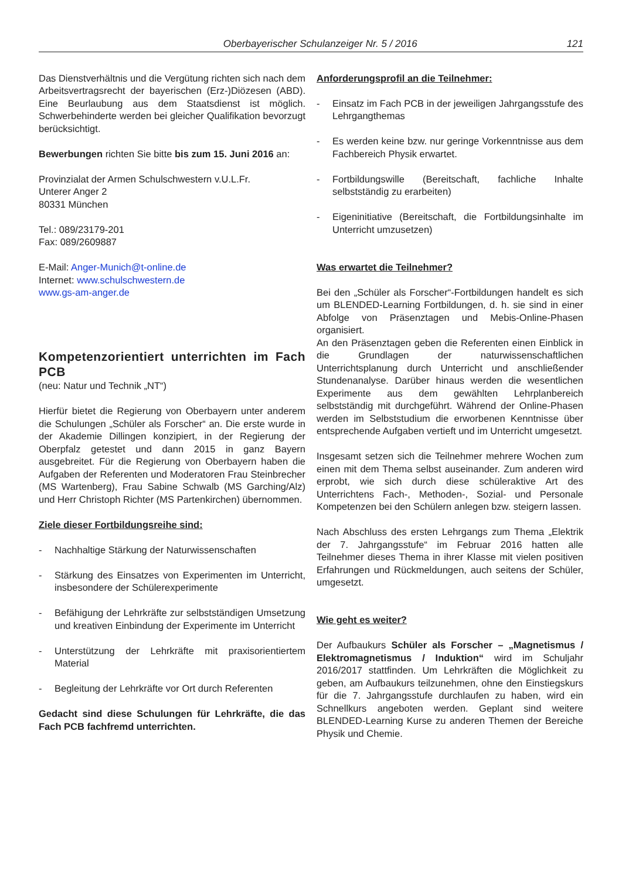Oberbayerischer Schulanzeiger Nr. 5 / 2016 121
Das Dienstverhältnis und die Vergütung richten sich nach dem Arbeitsvertragsrecht der bayerischen (Erz-)Diözesen (ABD). Eine Beurlaubung aus dem Staatsdienst ist möglich. Schwerbehinderte werden bei gleicher Qualifikation bevorzugt berücksichtigt.
Bewerbungen richten Sie bitte bis zum 15. Juni 2016 an:
Provinzialat der Armen Schulschwestern v.U.L.Fr.
Unterer Anger 2
80331 München
Tel.: 089/23179-201
Fax: 089/2609887
E-Mail: Anger-Munich@t-online.de
Internet: www.schulschwestern.de
www.gs-am-anger.de
Kompetenzorientiert unterrichten im Fach PCB
(neu: Natur und Technik „NT“)
Hierfür bietet die Regierung von Oberbayern unter anderem die Schulungen „Schüler als Forscher“ an. Die erste wurde in der Akademie Dillingen konzipiert, in der Regierung der Oberpfalz getestet und dann 2015 in ganz Bayern ausgebreitet. Für die Regierung von Oberbayern haben die Aufgaben der Referenten und Moderatoren Frau Steinbrecher (MS Wartenberg), Frau Sabine Schwalb (MS Garching/Alz) und Herr Christoph Richter (MS Partenkirchen) übernommen.
Ziele dieser Fortbildungsreihe sind:
- Nachhaltige Stärkung der Naturwissenschaften
- Stärkung des Einsatzes von Experimenten im Unterricht, insbesondere der Schülerexperimente
- Befähigung der Lehrkräfte zur selbstständigen Umsetzung und kreativen Einbindung der Experimente im Unterricht
- Unterstützung der Lehrkräfte mit praxisorientiertem Material
- Begleitung der Lehrkräfte vor Ort durch Referenten
Gedacht sind diese Schulungen für Lehrkräfte, die das Fach PCB fachfremd unterrichten.
Anforderungsprofil an die Teilnehmer:
- Einsatz im Fach PCB in der jeweiligen Jahrgangsstufe des Lehrgangthemas
- Es werden keine bzw. nur geringe Vorkenntnisse aus dem Fachbereich Physik erwartet.
- Fortbildungswille (Bereitschaft, fachliche Inhalte selbstständig zu erarbeiten)
- Eigeninitiative (Bereitschaft, die Fortbildungsinhalte im Unterricht umzusetzen)
Was erwartet die Teilnehmer?
Bei den „Schüler als Forscher“-Fortbildungen handelt es sich um BLENDED-Learning Fortbildungen, d. h. sie sind in einer Abfolge von Präsenztagen und Mebis-Online-Phasen organisiert.
An den Präsenztagen geben die Referenten einen Einblick in die Grundlagen der naturwissenschaftlichen Unterrichtsplanung durch Unterricht und anschließender Stundenanalyse. Darüber hinaus werden die wesentlichen Experimente aus dem gewählten Lehrplanbereich selbstständig mit durchgeführt. Während der Online-Phasen werden im Selbststudium die erworbenen Kenntnisse über entsprechende Aufgaben vertieft und im Unterricht umgesetzt.
Insgesamt setzen sich die Teilnehmer mehrere Wochen zum einen mit dem Thema selbst auseinander. Zum anderen wird erprobt, wie sich durch diese schüleraktive Art des Unterrichtens Fach-, Methoden-, Sozial- und Personale Kompetenzen bei den Schülern anlegen bzw. steigern lassen.
Nach Abschluss des ersten Lehrgangs zum Thema „Elektrik der 7. Jahrgangsstufe“ im Februar 2016 hatten alle Teilnehmer dieses Thema in ihrer Klasse mit vielen positiven Erfahrungen und Rückmeldungen, auch seitens der Schüler, umgesetzt.
Wie geht es weiter?
Der Aufbaukurs Schüler als Forscher – „Magnetismus / Elektromagnetismus / Induktion“ wird im Schuljahr 2016/2017 stattfinden. Um Lehrkräften die Möglichkeit zu geben, am Aufbaukurs teilzunehmen, ohne den Einstiegskurs für die 7. Jahrgangsstufe durchlaufen zu haben, wird ein Schnellkurs angeboten werden. Geplant sind weitere BLENDED-Learning Kurse zu anderen Themen der Bereiche Physik und Chemie.